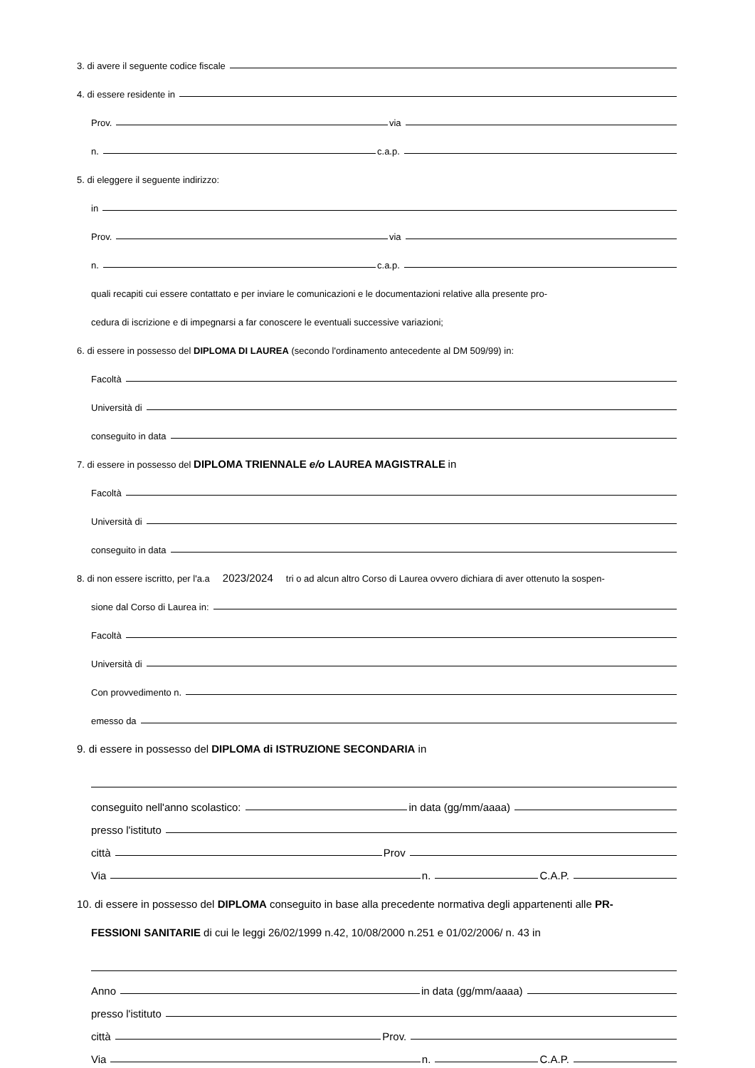3. di avere il seguente codice fiscale
4. di essere residente in
Prov. via
n. c.a.p.
5. di eleggere il seguente indirizzo:
in
Prov. via
n. c.a.p.
quali recapiti cui essere contattato e per inviare le comunicazioni e le documentazioni relative alla presente pro-
cedura di iscrizione e di impegnarsi a far conoscere le eventuali successive variazioni;
6. di essere in possesso del DIPLOMA DI LAUREA (secondo l'ordinamento antecedente al DM 509/99) in:
Facoltà
Università di
conseguito in data
7. di essere in possesso del DIPLOMA TRIENNALE e/o LAUREA MAGISTRALE in
Facoltà
Università di
conseguito in data
8. di non essere iscritto, per l'a.a 2023/2024 tri o ad alcun altro Corso di Laurea ovvero dichiara di aver ottenuto la sospen-
sione dal Corso di Laurea in:
Facoltà
Università di
Con provvedimento n.
emesso da
9. di essere in possesso del DIPLOMA di ISTRUZIONE SECONDARIA in
conseguito nell'anno scolastico: in data (gg/mm/aaaa)
presso l'istituto
città Prov
Via n. C.A.P.
10. di essere in possesso del DIPLOMA conseguito in base alla precedente normativa degli appartenenti alle PR-
FESSIONI SANITARIE di cui le leggi 26/02/1999 n.42, 10/08/2000 n.251 e 01/02/2006/ n. 43 in
Anno in data (gg/mm/aaaa)
presso l'istituto
città Prov.
Via n. C.A.P.